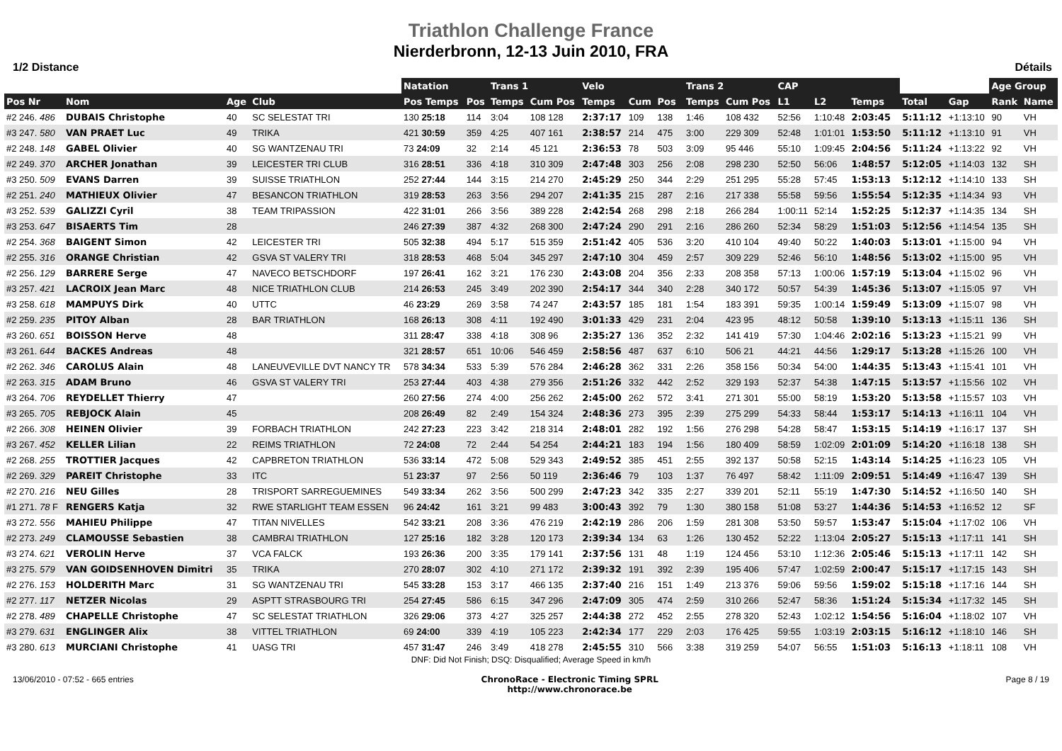Triathlon Challenge France
Nierderbronn, 12-13 Juin 2010, FRA
1/2 Distance Détails
| | | | | Natation | | Trans 1 | | Velo | | | | Trans 2 | | CAP | | | | | | Age Group | |
| --- | --- | --- | --- | --- | --- | --- | --- | --- | --- | --- | --- | --- | --- | --- | --- | --- | --- | --- | --- | --- | --- |
| Pos Nr | Nom | Age | Club | Pos Temps | Pos | Temps | Cum Pos | Temps | Cum | Pos | | Temps | Cum Pos | L1 | L2 | Temps | | Total | Gap | Rank | Name |
| #2 246. 486 | DUBAIS Christophe | 40 | SC SELESTAT TRI | 130 25:18 | 114 | 3:04 | 108 128 | 2:37:17 | 109 | 138 | | 1:46 | 108 432 | 52:56 | 1:10:48 | 2:03:45 | | 5:11:12 | +1:13:10 | 90 | VH |
| #3 247. 580 | VAN PRAET Luc | 49 | TRIKA | 421 30:59 | 359 | 4:25 | 407 161 | 2:38:57 | 214 | 475 | | 3:00 | 229 309 | 52:48 | 1:01:01 | 1:53:50 | | 5:11:12 | +1:13:10 | 91 | VH |
| #2 248. 148 | GABEL Olivier | 40 | SG WANTZENAU TRI | 73 24:09 | 32 | 2:14 | 45 121 | 2:36:53 | 78 | 503 | | 3:09 | 95 446 | 55:10 | 1:09:45 | 2:04:56 | | 5:11:24 | +1:13:22 | 92 | VH |
| #2 249. 370 | ARCHER Jonathan | 39 | LEICESTER TRI CLUB | 316 28:51 | 336 | 4:18 | 310 309 | 2:47:48 | 303 | 256 | | 2:08 | 298 230 | 52:50 | 56:06 | 1:48:57 | | 5:12:05 | +1:14:03 | 132 | SH |
| #3 250. 509 | EVANS Darren | 39 | SUISSE TRIATHLON | 252 27:44 | 144 | 3:15 | 214 270 | 2:45:29 | 250 | 344 | | 2:29 | 251 295 | 55:28 | 57:45 | 1:53:13 | | 5:12:12 | +1:14:10 | 133 | SH |
| #2 251. 240 | MATHIEUX Olivier | 47 | BESANCON TRIATHLON | 319 28:53 | 263 | 3:56 | 294 207 | 2:41:35 | 215 | 287 | | 2:16 | 217 338 | 55:58 | 59:56 | 1:55:54 | | 5:12:35 | +1:14:34 | 93 | VH |
| #3 252. 539 | GALIZZI Cyril | 38 | TEAM TRIPASSION | 422 31:01 | 266 | 3:56 | 389 228 | 2:42:54 | 268 | 298 | | 2:18 | 266 284 | 1:00:11 | 52:14 | 1:52:25 | | 5:12:37 | +1:14:35 | 134 | SH |
| #3 253. 647 | BISAERTS Tim | 28 | | 246 27:39 | 387 | 4:32 | 268 300 | 2:47:24 | 290 | 291 | | 2:16 | 286 260 | 52:34 | 58:29 | 1:51:03 | | 5:12:56 | +1:14:54 | 135 | SH |
| #2 254. 368 | BAIGENT Simon | 42 | LEICESTER TRI | 505 32:38 | 494 | 5:17 | 515 359 | 2:51:42 | 405 | 536 | | 3:20 | 410 104 | 49:40 | 50:22 | 1:40:03 | | 5:13:01 | +1:15:00 | 94 | VH |
| #2 255. 316 | ORANGE Christian | 42 | GSVA ST VALERY TRI | 318 28:53 | 468 | 5:04 | 345 297 | 2:47:10 | 304 | 459 | | 2:57 | 309 229 | 52:46 | 56:10 | 1:48:56 | | 5:13:02 | +1:15:00 | 95 | VH |
| #2 256. 129 | BARRERE Serge | 47 | NAVECO BETSCHDORF | 197 26:41 | 162 | 3:21 | 176 230 | 2:43:08 | 204 | 356 | | 2:33 | 208 358 | 57:13 | 1:00:06 | 1:57:19 | | 5:13:04 | +1:15:02 | 96 | VH |
| #3 257. 421 | LACROIX Jean Marc | 48 | NICE TRIATHLON CLUB | 214 26:53 | 245 | 3:49 | 202 390 | 2:54:17 | 344 | 340 | | 2:28 | 340 172 | 50:57 | 54:39 | 1:45:36 | | 5:13:07 | +1:15:05 | 97 | VH |
| #3 258. 618 | MAMPUYS Dirk | 40 | UTTC | 46 23:29 | 269 | 3:58 | 74 247 | 2:43:57 | 185 | 181 | | 1:54 | 183 391 | 59:35 | 1:00:14 | 1:59:49 | | 5:13:09 | +1:15:07 | 98 | VH |
| #2 259. 235 | PITOY Alban | 28 | BAR TRIATHLON | 168 26:13 | 308 | 4:11 | 192 490 | 3:01:33 | 429 | 231 | | 2:04 | 423 95 | 48:12 | 50:58 | 1:39:10 | | 5:13:13 | +1:15:11 | 136 | SH |
| #3 260. 651 | BOISSON Herve | 48 | | 311 28:47 | 338 | 4:18 | 308 96 | 2:35:27 | 136 | 352 | | 2:32 | 141 419 | 57:30 | 1:04:46 | 2:02:16 | | 5:13:23 | +1:15:21 | 99 | VH |
| #3 261. 644 | BACKES Andreas | 48 | | 321 28:57 | 651 | 10:06 | 546 459 | 2:58:56 | 487 | 637 | | 6:10 | 506 21 | 44:21 | 44:56 | 1:29:17 | | 5:13:28 | +1:15:26 | 100 | VH |
| #2 262. 346 | CAROLUS Alain | 48 | LANEUVEVILLE DVT NANCY TR | 578 34:34 | 533 | 5:39 | 576 284 | 2:46:28 | 362 | 331 | | 2:26 | 358 156 | 50:34 | 54:00 | 1:44:35 | | 5:13:43 | +1:15:41 | 101 | VH |
| #2 263. 315 | ADAM Bruno | 46 | GSVA ST VALERY TRI | 253 27:44 | 403 | 4:38 | 279 356 | 2:51:26 | 332 | 442 | | 2:52 | 329 193 | 52:37 | 54:38 | 1:47:15 | | 5:13:57 | +1:15:56 | 102 | VH |
| #3 264. 706 | REYDELLET Thierry | 47 | | 260 27:56 | 274 | 4:00 | 256 262 | 2:45:00 | 262 | 572 | | 3:41 | 271 301 | 55:00 | 58:19 | 1:53:20 | | 5:13:58 | +1:15:57 | 103 | VH |
| #3 265. 705 | REBJOCK Alain | 45 | | 208 26:49 | 82 | 2:49 | 154 324 | 2:48:36 | 273 | 395 | | 2:39 | 275 299 | 54:33 | 58:44 | 1:53:17 | | 5:14:13 | +1:16:11 | 104 | VH |
| #2 266. 308 | HEINEN Olivier | 39 | FORBACH TRIATHLON | 242 27:23 | 223 | 3:42 | 218 314 | 2:48:01 | 282 | 192 | | 1:56 | 276 298 | 54:28 | 58:47 | 1:53:15 | | 5:14:19 | +1:16:17 | 137 | SH |
| #3 267. 452 | KELLER Lilian | 22 | REIMS TRIATHLON | 72 24:08 | 72 | 2:44 | 54 254 | 2:44:21 | 183 | 194 | | 1:56 | 180 409 | 58:59 | 1:02:09 | 2:01:09 | | 5:14:20 | +1:16:18 | 138 | SH |
| #2 268. 255 | TROTTIER Jacques | 42 | CAPBRETON TRIATHLON | 536 33:14 | 472 | 5:08 | 529 343 | 2:49:52 | 385 | 451 | | 2:55 | 392 137 | 50:58 | 52:15 | 1:43:14 | | 5:14:25 | +1:16:23 | 105 | VH |
| #2 269. 329 | PAREIT Christophe | 33 | ITC | 51 23:37 | 97 | 2:56 | 50 119 | 2:36:46 | 79 | 103 | | 1:37 | 76 497 | 58:42 | 1:11:09 | 2:09:51 | | 5:14:49 | +1:16:47 | 139 | SH |
| #2 270. 216 | NEU Gilles | 28 | TRISPORT SARREGUEMINES | 549 33:34 | 262 | 3:56 | 500 299 | 2:47:23 | 342 | 335 | | 2:27 | 339 201 | 52:11 | 55:19 | 1:47:30 | | 5:14:52 | +1:16:50 | 140 | SH |
| #1 271. 78 F | RENGERS Katja | 32 | RWE STARLIGHT TEAM ESSEN | 96 24:42 | 161 | 3:21 | 99 483 | 3:00:43 | 392 | 79 | | 1:30 | 380 158 | 51:08 | 53:27 | 1:44:36 | | 5:14:53 | +1:16:52 | 12 | SF |
| #3 272. 556 | MAHIEU Philippe | 47 | TITAN NIVELLES | 542 33:21 | 208 | 3:36 | 476 219 | 2:42:19 | 286 | 206 | | 1:59 | 281 308 | 53:50 | 59:57 | 1:53:47 | | 5:15:04 | +1:17:02 | 106 | VH |
| #2 273. 249 | CLAMOUSSE Sebastien | 38 | CAMBRAI TRIATHLON | 127 25:16 | 182 | 3:28 | 120 173 | 2:39:34 | 134 | 63 | | 1:26 | 130 452 | 52:22 | 1:13:04 | 2:05:27 | | 5:15:13 | +1:17:11 | 141 | SH |
| #3 274. 621 | VEROLIN Herve | 37 | VCA FALCK | 193 26:36 | 200 | 3:35 | 179 141 | 2:37:56 | 131 | 48 | | 1:19 | 124 456 | 53:10 | 1:12:36 | 2:05:46 | | 5:15:13 | +1:17:11 | 142 | SH |
| #3 275. 579 | VAN GOIDSENHOVEN Dimitri | 35 | TRIKA | 270 28:07 | 302 | 4:10 | 271 172 | 2:39:32 | 191 | 392 | | 2:39 | 195 406 | 57:47 | 1:02:59 | 2:00:47 | | 5:15:17 | +1:17:15 | 143 | SH |
| #2 276. 153 | HOLDERITH Marc | 31 | SG WANTZENAU TRI | 545 33:28 | 153 | 3:17 | 466 135 | 2:37:40 | 216 | 151 | | 1:49 | 213 376 | 59:06 | 59:56 | 1:59:02 | | 5:15:18 | +1:17:16 | 144 | SH |
| #2 277. 117 | NETZER Nicolas | 29 | ASPTT STRASBOURG TRI | 254 27:45 | 586 | 6:15 | 347 296 | 2:47:09 | 305 | 474 | | 2:59 | 310 266 | 52:47 | 58:36 | 1:51:24 | | 5:15:34 | +1:17:32 | 145 | SH |
| #2 278. 489 | CHAPELLE Christophe | 47 | SC SELESTAT TRIATHLON | 326 29:06 | 373 | 4:27 | 325 257 | 2:44:38 | 272 | 452 | | 2:55 | 278 320 | 52:43 | 1:02:12 | 1:54:56 | | 5:16:04 | +1:18:02 | 107 | VH |
| #3 279. 631 | ENGLINGER Alix | 38 | VITTEL TRIATHLON | 69 24:00 | 339 | 4:19 | 105 223 | 2:42:34 | 177 | 229 | | 2:03 | 176 425 | 59:55 | 1:03:19 | 2:03:15 | | 5:16:12 | +1:18:10 | 146 | SH |
| #3 280. 613 | MURCIANI Christophe | 41 | UASG TRI | 457 31:47 | 246 | 3:49 | 418 278 | 2:45:55 | 310 | 566 | | 3:38 | 319 259 | 54:07 | 56:55 | 1:51:03 | | 5:16:13 | +1:18:11 | 108 | VH |
DNF: Did Not Finish; DSQ: Disqualified; Average Speed in km/h
13/06/2010 - 07:52 - 665 entries ChronoRace - Electronic Timing SPRL
http://www.chronorace.be Page 8 / 19